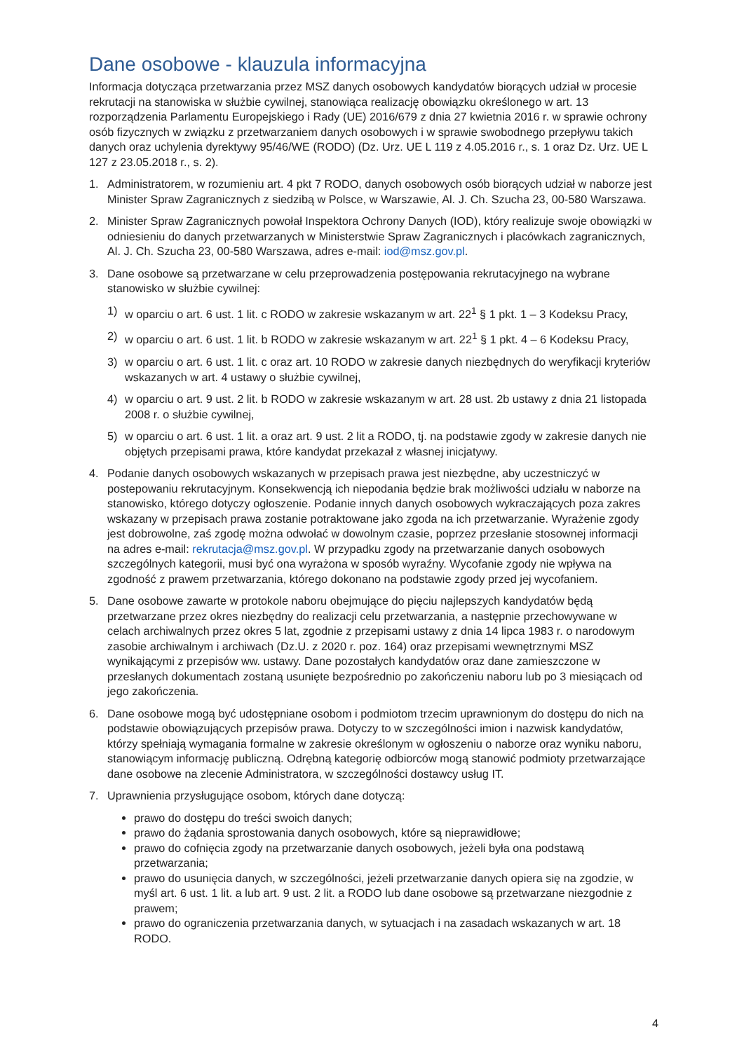Dane osobowe - klauzula informacyjna
Informacja dotycząca przetwarzania przez MSZ danych osobowych kandydatów biorących udział w procesie rekrutacji na stanowiska w służbie cywilnej, stanowiąca realizację obowiązku określonego w art. 13 rozporządzenia Parlamentu Europejskiego i Rady (UE) 2016/679 z dnia 27 kwietnia 2016 r. w sprawie ochrony osób fizycznych w związku z przetwarzaniem danych osobowych i w sprawie swobodnego przepływu takich danych oraz uchylenia dyrektywy 95/46/WE (RODO) (Dz. Urz. UE L 119 z 4.05.2016 r., s. 1 oraz Dz. Urz. UE L 127 z 23.05.2018 r., s. 2).
1. Administratorem, w rozumieniu art. 4 pkt 7 RODO, danych osobowych osób biorących udział w naborze jest Minister Spraw Zagranicznych z siedzibą w Polsce, w Warszawie, Al. J. Ch. Szucha 23, 00-580 Warszawa.
2. Minister Spraw Zagranicznych powołał Inspektora Ochrony Danych (IOD), który realizuje swoje obowiązki w odniesieniu do danych przetwarzanych w Ministerstwie Spraw Zagranicznych i placówkach zagranicznych, Al. J. Ch. Szucha 23, 00-580 Warszawa, adres e-mail: iod@msz.gov.pl.
3. Dane osobowe są przetwarzane w celu przeprowadzenia postępowania rekrutacyjnego na wybrane stanowisko w służbie cywilnej:
1) w oparciu o art. 6 ust. 1 lit. c RODO w zakresie wskazanym w art. 22<sup>1</sup> § 1 pkt. 1 – 3 Kodeksu Pracy,
2) w oparciu o art. 6 ust. 1 lit. b RODO w zakresie wskazanym w art. 22<sup>1</sup> § 1 pkt. 4 – 6 Kodeksu Pracy,
3) w oparciu o art. 6 ust. 1 lit. c oraz art. 10 RODO w zakresie danych niezbędnych do weryfikacji kryteriów wskazanych w art. 4 ustawy o służbie cywilnej,
4) w oparciu o art. 9 ust. 2 lit. b RODO w zakresie wskazanym w art. 28 ust. 2b ustawy z dnia 21 listopada 2008 r. o służbie cywilnej,
5) w oparciu o art. 6 ust. 1 lit. a oraz art. 9 ust. 2 lit a RODO, tj. na podstawie zgody w zakresie danych nie objętych przepisami prawa, które kandydat przekazał z własnej inicjatywy.
4. Podanie danych osobowych wskazanych w przepisach prawa jest niezbędne, aby uczestniczyć w postepowaniu rekrutacyjnym. Konsekwencją ich niepodania będzie brak możliwości udziału w naborze na stanowisko, którego dotyczy ogłoszenie. Podanie innych danych osobowych wykraczających poza zakres wskazany w przepisach prawa zostanie potraktowane jako zgoda na ich przetwarzanie. Wyrażenie zgody jest dobrowolne, zaś zgodę można odwołać w dowolnym czasie, poprzez przesłanie stosownej informacji na adres e-mail: rekrutacja@msz.gov.pl. W przypadku zgody na przetwarzanie danych osobowych szczególnych kategorii, musi być ona wyrażona w sposób wyraźny. Wycofanie zgody nie wpływa na zgodność z prawem przetwarzania, którego dokonano na podstawie zgody przed jej wycofaniem.
5. Dane osobowe zawarte w protokole naboru obejmujące do pięciu najlepszych kandydatów będą przetwarzane przez okres niezbędny do realizacji celu przetwarzania, a następnie przechowywane w celach archiwalnych przez okres 5 lat, zgodnie z przepisami ustawy z dnia 14 lipca 1983 r. o narodowym zasobie archiwalnym i archiwach (Dz.U. z 2020 r. poz. 164) oraz przepisami wewnętrznymi MSZ wynikającymi z przepisów ww. ustawy. Dane pozostałych kandydatów oraz dane zamieszczone w przesłanych dokumentach zostaną usunięte bezpośrednio po zakończeniu naboru lub po 3 miesiącach od jego zakończenia.
6. Dane osobowe mogą być udostępniane osobom i podmiotom trzecim uprawnionym do dostępu do nich na podstawie obowiązujących przepisów prawa. Dotyczy to w szczególności imion i nazwisk kandydatów, którzy spełniają wymagania formalne w zakresie określonym w ogłoszeniu o naborze oraz wyniku naboru, stanowiącym informację publiczną. Odrębną kategorię odbiorców mogą stanowić podmioty przetwarzające dane osobowe na zlecenie Administratora, w szczególności dostawcy usług IT.
7. Uprawnienia przysługujące osobom, których dane dotyczą:
prawo do dostępu do treści swoich danych;
prawo do żądania sprostowania danych osobowych, które są nieprawidłowe;
prawo do cofnięcia zgody na przetwarzanie danych osobowych, jeżeli była ona podstawą przetwarzania;
prawo do usunięcia danych, w szczególności, jeżeli przetwarzanie danych opiera się na zgodzie, w myśl art. 6 ust. 1 lit. a lub art. 9 ust. 2 lit. a RODO lub dane osobowe są przetwarzane niezgodnie z prawem;
prawo do ograniczenia przetwarzania danych, w sytuacjach i na zasadach wskazanych w art. 18 RODO.
4